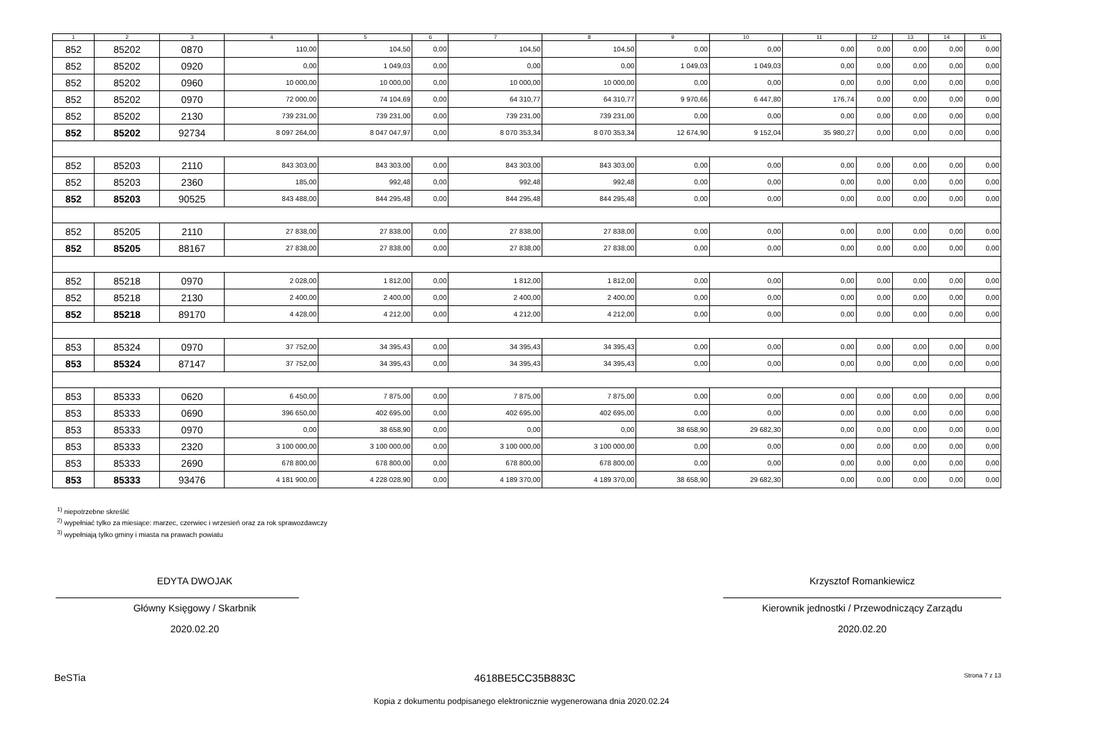| 1 | 2 | 3 | 4 | 5 | 6 | 7 | 8 | 9 | 10 | 11 | 12 | 13 | 14 | 15 |
| --- | --- | --- | --- | --- | --- | --- | --- | --- | --- | --- | --- | --- | --- | --- |
| 852 | 85202 | 0870 | 110,00 | 104,50 | 0,00 | 104,50 | 104,50 | 0,00 | 0,00 | 0,00 | 0,00 | 0,00 | 0,00 | 0,00 |
| 852 | 85202 | 0920 | 0,00 | 1 049,03 | 0,00 | 0,00 | 0,00 | 1 049,03 | 1 049,03 | 0,00 | 0,00 | 0,00 | 0,00 | 0,00 |
| 852 | 85202 | 0960 | 10 000,00 | 10 000,00 | 0,00 | 10 000,00 | 10 000,00 | 0,00 | 0,00 | 0,00 | 0,00 | 0,00 | 0,00 | 0,00 |
| 852 | 85202 | 0970 | 72 000,00 | 74 104,69 | 0,00 | 64 310,77 | 64 310,77 | 9 970,66 | 6 447,80 | 176,74 | 0,00 | 0,00 | 0,00 | 0,00 |
| 852 | 85202 | 2130 | 739 231,00 | 739 231,00 | 0,00 | 739 231,00 | 739 231,00 | 0,00 | 0,00 | 0,00 | 0,00 | 0,00 | 0,00 | 0,00 |
| 852 | 85202 | 92734 | 8 097 264,00 | 8 047 047,97 | 0,00 | 8 070 353,34 | 8 070 353,34 | 12 674,90 | 9 152,04 | 35 980,27 | 0,00 | 0,00 | 0,00 | 0,00 |
| 852 | 85203 | 2110 | 843 303,00 | 843 303,00 | 0,00 | 843 303,00 | 843 303,00 | 0,00 | 0,00 | 0,00 | 0,00 | 0,00 | 0,00 | 0,00 |
| 852 | 85203 | 2360 | 185,00 | 992,48 | 0,00 | 992,48 | 992,48 | 0,00 | 0,00 | 0,00 | 0,00 | 0,00 | 0,00 | 0,00 |
| 852 | 85203 | 90525 | 843 488,00 | 844 295,48 | 0,00 | 844 295,48 | 844 295,48 | 0,00 | 0,00 | 0,00 | 0,00 | 0,00 | 0,00 | 0,00 |
| 852 | 85205 | 2110 | 27 838,00 | 27 838,00 | 0,00 | 27 838,00 | 27 838,00 | 0,00 | 0,00 | 0,00 | 0,00 | 0,00 | 0,00 | 0,00 |
| 852 | 85205 | 88167 | 27 838,00 | 27 838,00 | 0,00 | 27 838,00 | 27 838,00 | 0,00 | 0,00 | 0,00 | 0,00 | 0,00 | 0,00 | 0,00 |
| 852 | 85218 | 0970 | 2 028,00 | 1 812,00 | 0,00 | 1 812,00 | 1 812,00 | 0,00 | 0,00 | 0,00 | 0,00 | 0,00 | 0,00 | 0,00 |
| 852 | 85218 | 2130 | 2 400,00 | 2 400,00 | 0,00 | 2 400,00 | 2 400,00 | 0,00 | 0,00 | 0,00 | 0,00 | 0,00 | 0,00 | 0,00 |
| 852 | 85218 | 89170 | 4 428,00 | 4 212,00 | 0,00 | 4 212,00 | 4 212,00 | 0,00 | 0,00 | 0,00 | 0,00 | 0,00 | 0,00 | 0,00 |
| 853 | 85324 | 0970 | 37 752,00 | 34 395,43 | 0,00 | 34 395,43 | 34 395,43 | 0,00 | 0,00 | 0,00 | 0,00 | 0,00 | 0,00 | 0,00 |
| 853 | 85324 | 87147 | 37 752,00 | 34 395,43 | 0,00 | 34 395,43 | 34 395,43 | 0,00 | 0,00 | 0,00 | 0,00 | 0,00 | 0,00 | 0,00 |
| 853 | 85333 | 0620 | 6 450,00 | 7 875,00 | 0,00 | 7 875,00 | 7 875,00 | 0,00 | 0,00 | 0,00 | 0,00 | 0,00 | 0,00 | 0,00 |
| 853 | 85333 | 0690 | 396 650,00 | 402 695,00 | 0,00 | 402 695,00 | 402 695,00 | 0,00 | 0,00 | 0,00 | 0,00 | 0,00 | 0,00 | 0,00 |
| 853 | 85333 | 0970 | 0,00 | 38 658,90 | 0,00 | 0,00 | 0,00 | 38 658,90 | 29 682,30 | 0,00 | 0,00 | 0,00 | 0,00 | 0,00 |
| 853 | 85333 | 2320 | 3 100 000,00 | 3 100 000,00 | 0,00 | 3 100 000,00 | 3 100 000,00 | 0,00 | 0,00 | 0,00 | 0,00 | 0,00 | 0,00 | 0,00 |
| 853 | 85333 | 2690 | 678 800,00 | 678 800,00 | 0,00 | 678 800,00 | 678 800,00 | 0,00 | 0,00 | 0,00 | 0,00 | 0,00 | 0,00 | 0,00 |
| 853 | 85333 | 93476 | 4 181 900,00 | 4 228 028,90 | 0,00 | 4 189 370,00 | 4 189 370,00 | 38 658,90 | 29 682,30 | 0,00 | 0,00 | 0,00 | 0,00 | 0,00 |
<sup>1)</sup> niepotrzebne skreślić
<sup>2)</sup> wypełniać tylko za miesiące: marzec, czerwiec i wrzesień oraz za rok sprawozdawczy
<sup>3)</sup> wypełniają tylko gminy i miasta na prawach powiatu
EDYTA DWOJAK
Główny Księgowy / Skarbnik
2020.02.20
Krzysztof Romankiewicz
Kierownik jednostki / Przewodniczący Zarządu
2020.02.20
BeSTia 4618BE5CC35B883C Strona 7 z 13
Kopia z dokumentu podpisanego elektronicznie wygenerowana dnia 2020.02.24